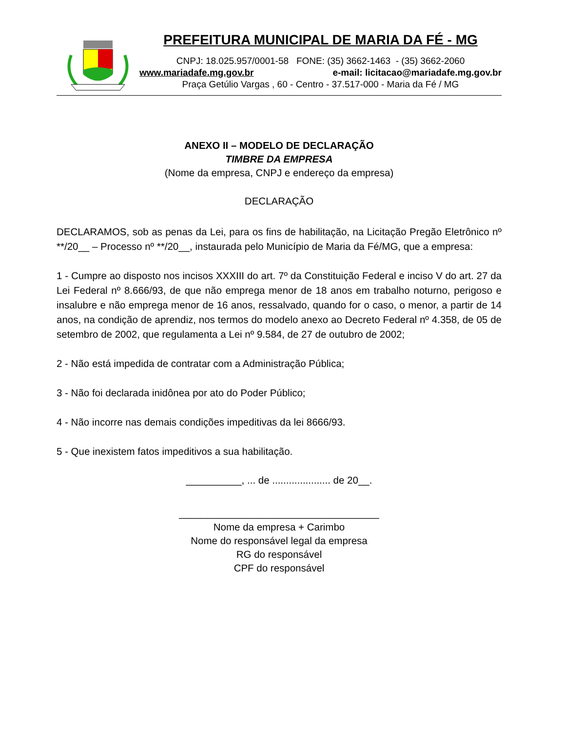PREFEITURA MUNICIPAL DE MARIA DA FÉ - MG
CNPJ: 18.025.957/0001-58 FONE: (35) 3662-1463 - (35) 3662-2060
www.mariadafe.mg.gov.br e-mail: licitacao@mariadafe.mg.gov.br
Praça Getúlio Vargas , 60 - Centro - 37.517-000 - Maria da Fé / MG
ANEXO II – MODELO DE DECLARAÇÃO
TIMBRE DA EMPRESA
(Nome da empresa, CNPJ e endereço da empresa)
DECLARAÇÃO
DECLARAMOS, sob as penas da Lei, para os fins de habilitação, na Licitação Pregão Eletrônico nº **/20__ – Processo nº **/20__, instaurada pelo Município de Maria da Fé/MG, que a empresa:
1 - Cumpre ao disposto nos incisos XXXIII do art. 7º da Constituição Federal e inciso V do art. 27 da Lei Federal nº 8.666/93, de que não emprega menor de 18 anos em trabalho noturno, perigoso e insalubre e não emprega menor de 16 anos, ressalvado, quando for o caso, o menor, a partir de 14 anos, na condição de aprendiz, nos termos do modelo anexo ao Decreto Federal nº 4.358, de 05 de setembro de 2002, que regulamenta a Lei nº 9.584, de 27 de outubro de 2002;
2 - Não está impedida de contratar com a Administração Pública;
3 - Não foi declarada inidônea por ato do Poder Público;
4 - Não incorre nas demais condições impeditivas da lei 8666/93.
5 - Que inexistem fatos impeditivos a sua habilitação.
__________, ... de ..................... de 20__.
____________________________________
Nome da empresa + Carimbo
Nome do responsável legal da empresa
RG do responsável
CPF do responsável